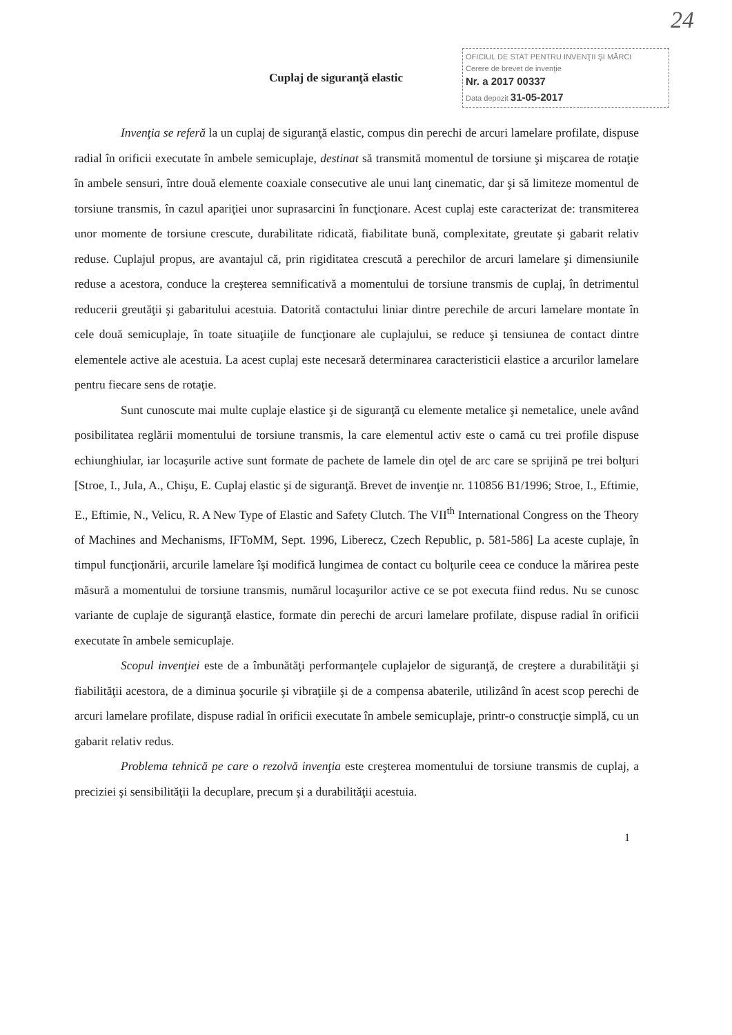24
Cuplaj de siguranţă elastic
OFICIUL DE STAT PENTRU INVENŢII ŞI MĂRCI
Cerere de brevet de invenţie
Nr. a 2017 00337
Data depozit 31-05-2017
Invenţia se referă la un cuplaj de siguranţă elastic, compus din perechi de arcuri lamelare profilate, dispuse radial în orificii executate în ambele semicuplaje, destinat să transmită momentul de torsiune şi mişcarea de rotaţie în ambele sensuri, între două elemente coaxiale consecutive ale unui lanţ cinematic, dar şi să limiteze momentul de torsiune transmis, în cazul apariţiei unor suprasarcini în funcţionare. Acest cuplaj este caracterizat de: transmiterea unor momente de torsiune crescute, durabilitate ridicată, fiabilitate bună, complexitate, greutate şi gabarit relativ reduse. Cuplajul propus, are avantajul că, prin rigiditatea crescută a perechilor de arcuri lamelare şi dimensiunile reduse a acestora, conduce la creşterea semnificativă a momentului de torsiune transmis de cuplaj, în detrimentul reducerii greutăţii şi gabaritului acestuia. Datorită contactului liniar dintre perechile de arcuri lamelare montate în cele două semicuplaje, în toate situaţiile de funcţionare ale cuplajului, se reduce şi tensiunea de contact dintre elementele active ale acestuia. La acest cuplaj este necesară determinarea caracteristicii elastice a arcurilor lamelare pentru fiecare sens de rotaţie.
Sunt cunoscute mai multe cuplaje elastice şi de siguranţă cu elemente metalice şi nemetalice, unele având posibilitatea reglării momentului de torsiune transmis, la care elementul activ este o camă cu trei profile dispuse echiunghiular, iar locaşurile active sunt formate de pachete de lamele din oţel de arc care se sprijină pe trei bolţuri [Stroe, I., Jula, A., Chişu, E. Cuplaj elastic şi de siguranţă. Brevet de invenţie nr. 110856 B1/1996; Stroe, I., Eftimie, E., Eftimie, N., Velicu, R. A New Type of Elastic and Safety Clutch. The VII<sup>th</sup> International Congress on the Theory of Machines and Mechanisms, IFToMM, Sept. 1996, Liberecz, Czech Republic, p. 581-586] La aceste cuplaje, în timpul funcţionării, arcurile lamelare îşi modifică lungimea de contact cu bolţurile ceea ce conduce la mărirea peste măsură a momentului de torsiune transmis, numărul locaşurilor active ce se pot executa fiind redus. Nu se cunosc variante de cuplaje de siguranţă elastice, formate din perechi de arcuri lamelare profilate, dispuse radial în orificii executate în ambele semicuplaje.
Scopul invenţiei este de a îmbunătăţi performanţele cuplajelor de siguranţă, de creştere a durabilităţii şi fiabilităţii acestora, de a diminua şocurile şi vibraţiile şi de a compensa abaterile, utilizând în acest scop perechi de arcuri lamelare profilate, dispuse radial în orificii executate în ambele semicuplaje, printr-o construcţie simplă, cu un gabarit relativ redus.
Problema tehnică pe care o rezolvă invenţia este creşterea momentului de torsiune transmis de cuplaj, a preciziei şi sensibilităţii la decuplare, precum şi a durabilităţii acestuia.
1